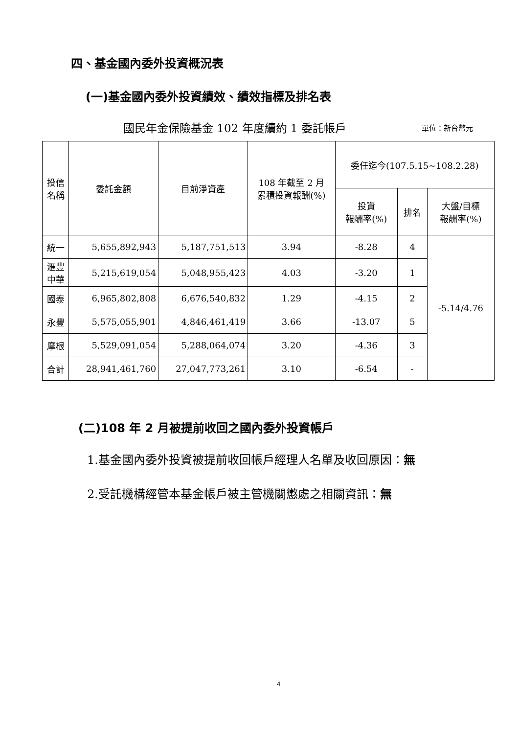四、基金國內委外投資概況表
(一)基金國內委外投資績效、績效指標及排名表
國民年金保險基金 102 年度續約 1 委託帳戶
單位：新台幣元
| 投信 名稱 | 委託金額 | 目前淨資產 | 108 年截至 2 月 累積投資報酬(%) | 委任迄今(107.5.15~108.2.28) | | |
| --- | --- | --- | --- | --- | --- | --- |
| | | | | 投資 報酬率(%) | 排名 | 大盤/目標 報酬率(%) |
| 統一 | 5,655,892,943 | 5,187,751,513 | 3.94 | -8.28 | 4 | -5.14/4.76 |
| 滙豐 中華 | 5,215,619,054 | 5,048,955,423 | 4.03 | -3.20 | 1 | |
| 國泰 | 6,965,802,808 | 6,676,540,832 | 1.29 | -4.15 | 2 | |
| 永豐 | 5,575,055,901 | 4,846,461,419 | 3.66 | -13.07 | 5 | |
| 摩根 | 5,529,091,054 | 5,288,064,074 | 3.20 | -4.36 | 3 | |
| 合計 | 28,941,461,760 | 27,047,773,261 | 3.10 | -6.54 | - | |
(二)108 年 2 月被提前收回之國內委外投資帳戶
1.基金國內委外投資被提前收回帳戶經理人名單及收回原因：無
2.受託機構經管本基金帳戶被主管機關懲處之相關資訊：無
4